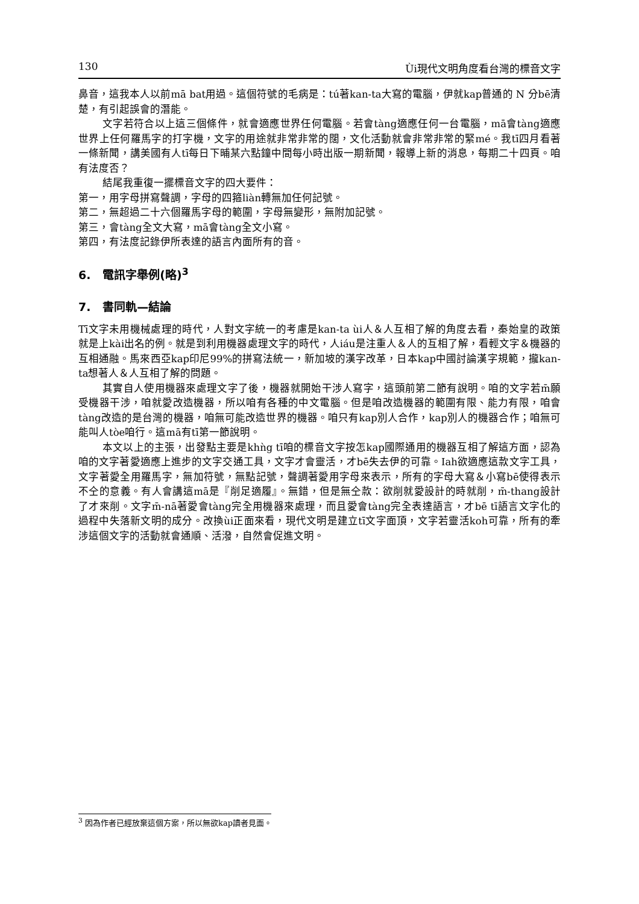130 Ùi現代文明角度看台灣的標音文字
鼻音，這我本人以前mā bat用過。這個符號的毛病是：tú著kan-ta大寫的電腦，伊就kap普通的 N 分bē清楚，有引起誤會的潛能。
文字若符合以上這三個條件，就會適應世界任何電腦。若會tàng適應任何一台電腦，mā會tàng適應世界上任何羅馬字的打字機，文字的用途就非常非常的闊，文化活動就會非常非常的緊mé。我tī四月看著一條新聞，講美國有人tī每日下晡某六點鐘中間每小時出版一期新聞，報導上新的消息，每期二十四頁。咱有法度否？
結尾我重復一擺標音文字的四大要件：
第一，用字母拼寫聲調，字母的四箍liàn轉無加任何記號。
第二，無超過二十六個羅馬字母的範圍，字母無變形，無附加記號。
第三，會tàng全文大寫，mā會tàng全文小寫。
第四，有法度記錄伊所表達的語言內面所有的音。
6. 電訊字舉例(略)<sup>3</sup>
7. 書同軌—結論
Tī文字未用機械處理的時代，人對文字統一的考慮是kan-ta ùi人＆人互相了解的角度去看，秦始皇的政策就是上kài出名的例。就是到利用機器處理文字的時代，人iáu是注重人＆人的互相了解，看輕文字＆機器的互相通融。馬來西亞kap印尼99%的拼寫法統一，新加坡的漢字改革，日本kap中國討論漢字規範，攏kan-ta想著人＆人互相了解的問題。
其實自人使用機器來處理文字了後，機器就開始干涉人寫字，這頭前第二節有說明。咱的文字若m̄願受機器干涉，咱就愛改造機器，所以咱有各種的中文電腦。但是咱改造機器的範圍有限、能力有限，咱會tàng改造的是台灣的機器，咱無可能改造世界的機器。咱只有kap別人合作，kap別人的機器合作；咱無可能叫人tòe咱行。這mā有tī第一節說明。
本文以上的主張，出發點主要是khǹg tī咱的標音文字按怎kap國際通用的機器互相了解這方面，認為咱的文字著愛適應上進步的文字交通工具，文字才會靈活，才bē失去伊的可靠。Iah欲適應這款文字工具，文字著愛全用羅馬字，無加符號，無點記號，聲調著愛用字母來表示，所有的字母大寫＆小寫bē使得表示不仝的意義。有人會講這mā是『削足適履』。無錯，但是無仝款：欲削就愛設計的時就削，m̄-thang設計了才來削。文字m̄-nā著愛會tàng完全用機器來處理，而且愛會tàng完全表達語言，才bē tī語言文字化的過程中失落新文明的成分。改換ùi正面來看，現代文明是建立tī文字面頂，文字若靈活koh可靠，所有的牽涉這個文字的活動就會通順、活潑，自然會促進文明。
<sup>3</sup> 因為作者已經放棄這個方案，所以無欲kap讀者見面。